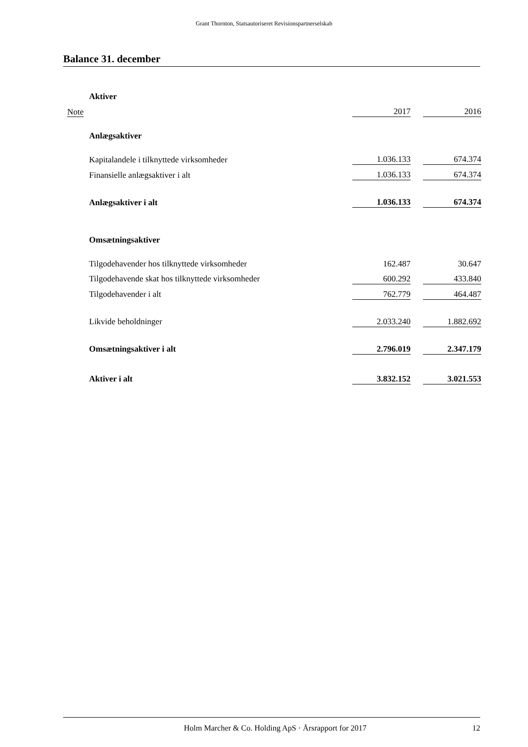Grant Thornton, Statsautoriseret Revisionspartnerselskab
Balance 31. december
| | Aktiver | | | |
| Note | | 2017 | | 2016 |
| | Anlægsaktiver | | | |
| | Kapitalandele i tilknyttede virksomheder | 1.036.133 | | 674.374 |
| | Finansielle anlægsaktiver i alt | 1.036.133 | | 674.374 |
| | Anlægsaktiver i alt | 1.036.133 | | 674.374 |
| | Omsætningsaktiver | | | |
| | Tilgodehavender hos tilknyttede virksomheder | 162.487 | | 30.647 |
| | Tilgodehavende skat hos tilknyttede virksomheder | 600.292 | | 433.840 |
| | Tilgodehavender i alt | 762.779 | | 464.487 |
| | Likvide beholdninger | 2.033.240 | | 1.882.692 |
| | Omsætningsaktiver i alt | 2.796.019 | | 2.347.179 |
| | Aktiver i alt | 3.832.152 | | 3.021.553 |
Holm Marcher & Co. Holding ApS · Årsrapport for 2017 12